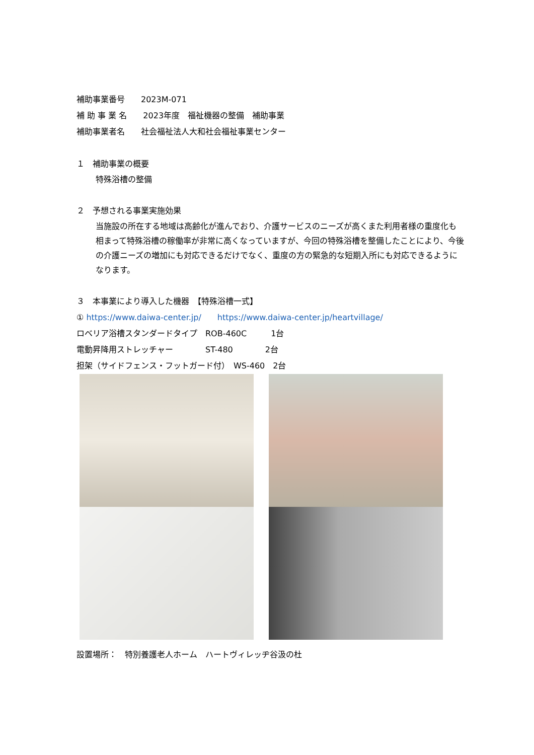補助事業番号　　2023M-071
補 助 事 業 名　　2023年度　福祉機器の整備　補助事業
補助事業者名　　社会福祉法人大和社会福祉事業センター
１　補助事業の概要
特殊浴槽の整備
２　予想される事業実施効果
当施設の所在する地域は高齢化が進んでおり、介護サービスのニーズが高くまた利用者様の重度化も相まって特殊浴槽の稼働率が非常に高くなっていますが、今回の特殊浴槽を整備したことにより、今後の介護ニーズの増加にも対応できるだけでなく、重度の方の緊急的な短期入所にも対応できるようになります。
３　本事業により導入した機器　【特殊浴槽一式】
① https://www.daiwa-center.jp/　　https://www.daiwa-center.jp/heartvillage/
ロベリア浴槽スタンダードタイプ　ROB-460C　　　1台
電動昇降用ストレッチャー　　　　ST-480　　　　2台
担架（サイドフェンス・フットガード付）　WS-460　2台
設置場所：　特別養護老人ホーム　ハートヴィレッヂ谷汲の杜